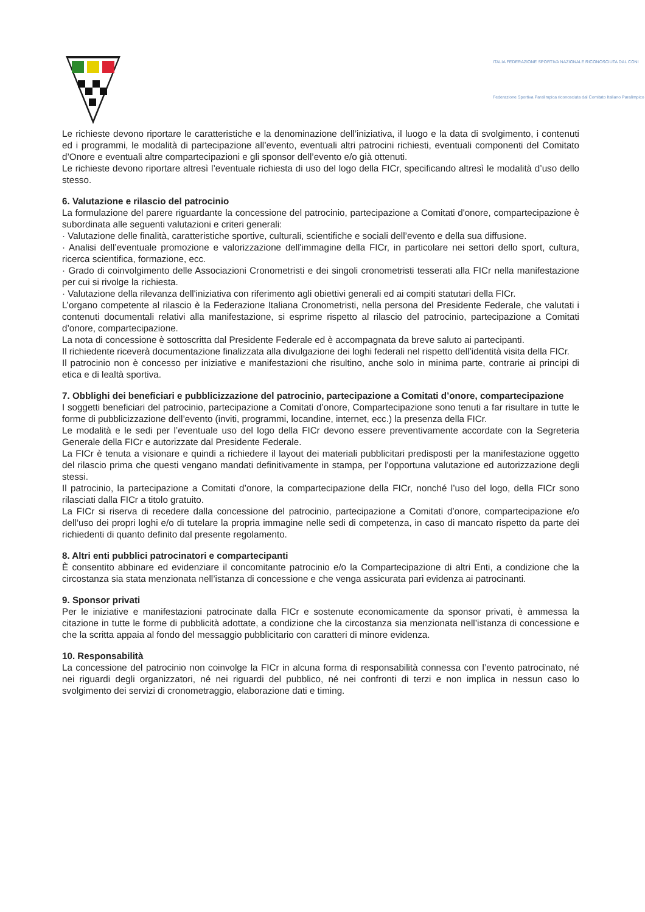ITALIA FEDERAZIONE SPORTIVA NAZIONALE RICONOSCIUTA DAL CONI
Federazione Sportiva Paralimpica riconosciuta dal Comitato Italiano Paralimpico
Le richieste devono riportare le caratteristiche e la denominazione dell’iniziativa, il luogo e la data di svolgimento, i contenuti ed i programmi, le modalità di partecipazione all’evento, eventuali altri patrocini richiesti, eventuali componenti del Comitato d’Onore e eventuali altre compartecipazioni e gli sponsor dell’evento e/o già ottenuti.
Le richieste devono riportare altresì l’eventuale richiesta di uso del logo della FICr, specificando altresì le modalità d’uso dello stesso.
6. Valutazione e rilascio del patrocinio
La formulazione del parere riguardante la concessione del patrocinio, partecipazione a Comitati d'onore, compartecipazione è subordinata alle seguenti valutazioni e criteri generali:
· Valutazione delle finalità, caratteristiche sportive, culturali, scientifiche e sociali dell’evento e della sua diffusione.
· Analisi dell’eventuale promozione e valorizzazione dell'immagine della FICr, in particolare nei settori dello sport, cultura, ricerca scientifica, formazione, ecc.
· Grado di coinvolgimento delle Associazioni Cronometristi e dei singoli cronometristi tesserati alla FICr nella manifestazione per cui si rivolge la richiesta.
· Valutazione della rilevanza dell'iniziativa con riferimento agli obiettivi generali ed ai compiti statutari della FICr.
L’organo competente al rilascio è la Federazione Italiana Cronometristi, nella persona del Presidente Federale, che valutati i contenuti documentali relativi alla manifestazione, si esprime rispetto al rilascio del patrocinio, partecipazione a Comitati d’onore, compartecipazione.
La nota di concessione è sottoscritta dal Presidente Federale ed è accompagnata da breve saluto ai partecipanti.
Il richiedente riceverà documentazione finalizzata alla divulgazione dei loghi federali nel rispetto dell’identità visita della FICr.
Il patrocinio non è concesso per iniziative e manifestazioni che risultino, anche solo in minima parte, contrarie ai principi di etica e di lealtà sportiva.
7. Obblighi dei beneficiari e pubblicizzazione del patrocinio, partecipazione a Comitati d’onore, compartecipazione
I soggetti beneficiari del patrocinio, partecipazione a Comitati d’onore, Compartecipazione sono tenuti a far risultare in tutte le forme di pubblicizzazione dell’evento (inviti, programmi, locandine, internet, ecc.) la presenza della FICr.
Le modalità e le sedi per l’eventuale uso del logo della FICr devono essere preventivamente accordate con la Segreteria Generale della FICr e autorizzate dal Presidente Federale.
La FICr è tenuta a visionare e quindi a richiedere il layout dei materiali pubblicitari predisposti per la manifestazione oggetto del rilascio prima che questi vengano mandati definitivamente in stampa, per l’opportuna valutazione ed autorizzazione degli stessi.
Il patrocinio, la partecipazione a Comitati d’onore, la compartecipazione della FICr, nonché l’uso del logo, della FICr sono rilasciati dalla FICr a titolo gratuito.
La FICr si riserva di recedere dalla concessione del patrocinio, partecipazione a Comitati d’onore, compartecipazione e/o dell’uso dei propri loghi e/o di tutelare la propria immagine nelle sedi di competenza, in caso di mancato rispetto da parte dei richiedenti di quanto definito dal presente regolamento.
8. Altri enti pubblici patrocinatori e compartecipanti
È consentito abbinare ed evidenziare il concomitante patrocinio e/o la Compartecipazione di altri Enti, a condizione che la circostanza sia stata menzionata nell’istanza di concessione e che venga assicurata pari evidenza ai patrocinanti.
9. Sponsor privati
Per le iniziative e manifestazioni patrocinate dalla FICr e sostenute economicamente da sponsor privati, è ammessa la citazione in tutte le forme di pubblicità adottate, a condizione che la circostanza sia menzionata nell’istanza di concessione e che la scritta appaia al fondo del messaggio pubblicitario con caratteri di minore evidenza.
10. Responsabilità
La concessione del patrocinio non coinvolge la FICr in alcuna forma di responsabilità connessa con l’evento patrocinato, né nei riguardi degli organizzatori, né nei riguardi del pubblico, né nei confronti di terzi e non implica in nessun caso lo svolgimento dei servizi di cronometraggio, elaborazione dati e timing.